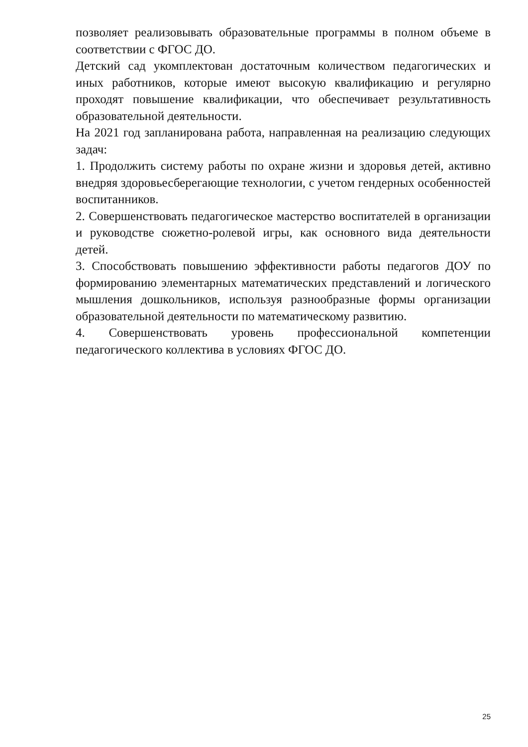позволяет реализовывать образовательные программы в полном объеме в соответствии с ФГОС ДО.
Детский сад укомплектован достаточным количеством педагогических и иных работников, которые имеют высокую квалификацию и регулярно проходят повышение квалификации, что обеспечивает результативность образовательной деятельности.
На 2021 год запланирована работа, направленная на реализацию следующих задач:
1. Продолжить систему работы по охране жизни и здоровья детей, активно внедряя здоровьесберегающие технологии, с учетом гендерных особенностей воспитанников.
2. Совершенствовать педагогическое мастерство воспитателей в организации и руководстве сюжетно-ролевой игры, как основного вида деятельности детей.
3. Способствовать повышению эффективности работы педагогов ДОУ по формированию элементарных математических представлений и логического мышления дошкольников, используя разнообразные формы организации образовательной деятельности по математическому развитию.
4. Совершенствовать уровень профессиональной компетенции педагогического коллектива в условиях ФГОС ДО.
25